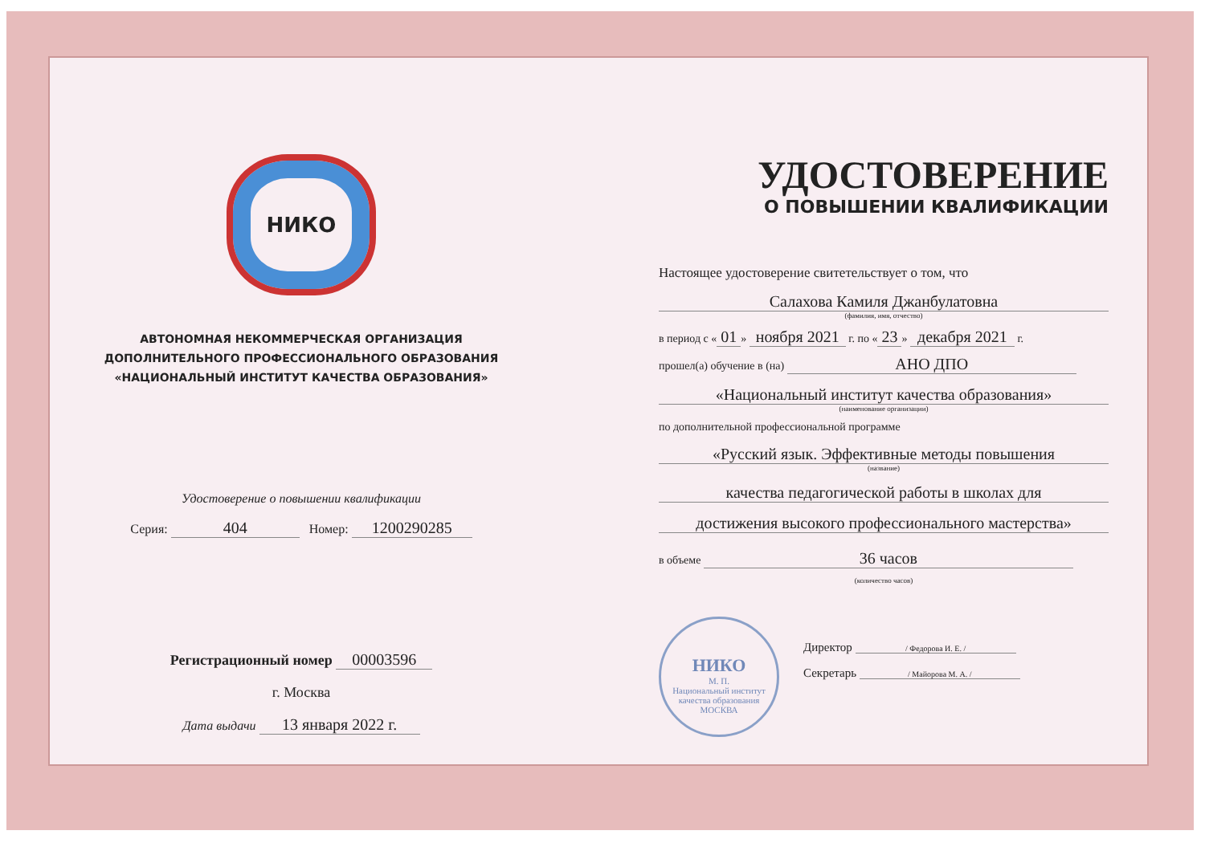НИКО
АВТОНОМНАЯ НЕКОММЕРЧЕСКАЯ ОРГАНИЗАЦИЯ
ДОПОЛНИТЕЛЬНОГО ПРОФЕССИОНАЛЬНОГО ОБРАЗОВАНИЯ
«НАЦИОНАЛЬНЫЙ ИНСТИТУТ КАЧЕСТВА ОБРАЗОВАНИЯ»
Удостоверение о повышении квалификации
Серия: 404 Номер: 1200290285
Регистрационный номер 00003596
г. Москва
Дата выдачи 13 января 2022 г.
УДОСТОВЕРЕНИЕ
О ПОВЫШЕНИИ КВАЛИФИКАЦИИ
Настоящее удостоверение свитетельствует о том, что
Салахова Камиля Джанбулатовна
(фамилия, имя, отчество)
в период с « 01 » ноября 2021 г. по « 23 » декабря 2021 г.
прошел(а) обучение в (на) АНО ДПО
«Национальный институт качества образования»
(наименование организации)
по дополнительной профессиональной программе
«Русский язык. Эффективные методы повышения
(название)
качества педагогической работы в школах для
достижения высокого профессионального мастерства»
в объеме 36 часов
(количество часов)
НИКО
М. П.
Национальный институт качества образования
МОСКВА
Директор / Федорова И. Е. /
Секретарь / Майорова М. А. /